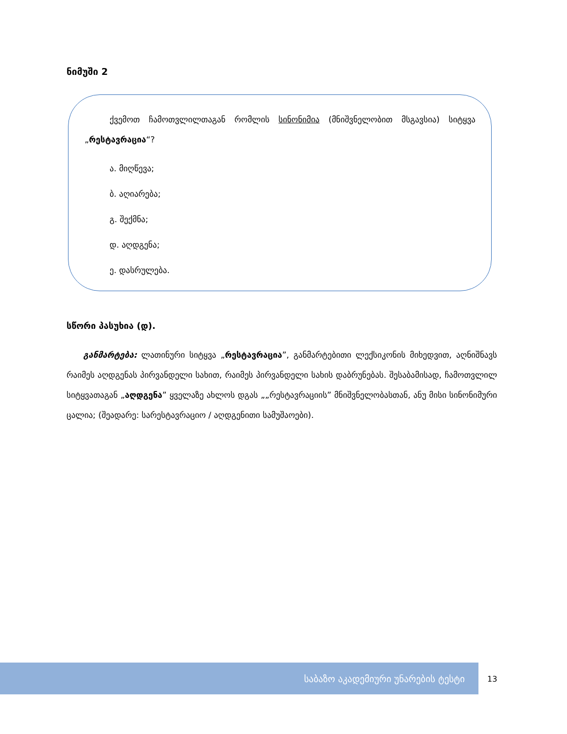ნიმუში 2
   ქვემოთ ჩამოთვლილთაგან რომლის სინონიმია (მნიშვნელობით მსგავსია) სიტყვა „რესტავრაცია“?
ა. მიღწევა;
ბ. აღიარება;
გ. შექმნა;
დ. აღდგენა;
ე. დასრულება.
სწორი პასუხია (დ).
  განმარტება: ლათინური სიტყვა „რესტავრაცია”, განმარტებითი ლექსიკონის მიხედვით, აღნიშნავს რაიმეს აღდგენას პირვანდელი სახით, რაიმეს პირვანდელი სახის დაბრუნებას. შესაბამისად, ჩამოთვლილ სიტყვათაგან „აღდგენა” ყველაზე ახლოს დგას „„რესტავრაციის” მნიშვნელობასთან, ანუ მისი სინონიმური ცალია; (შეადარე: სარესტავრაციო / აღდგენითი სამუშაოები).
საბაზო აკადემიური უნარების ტესტი
13